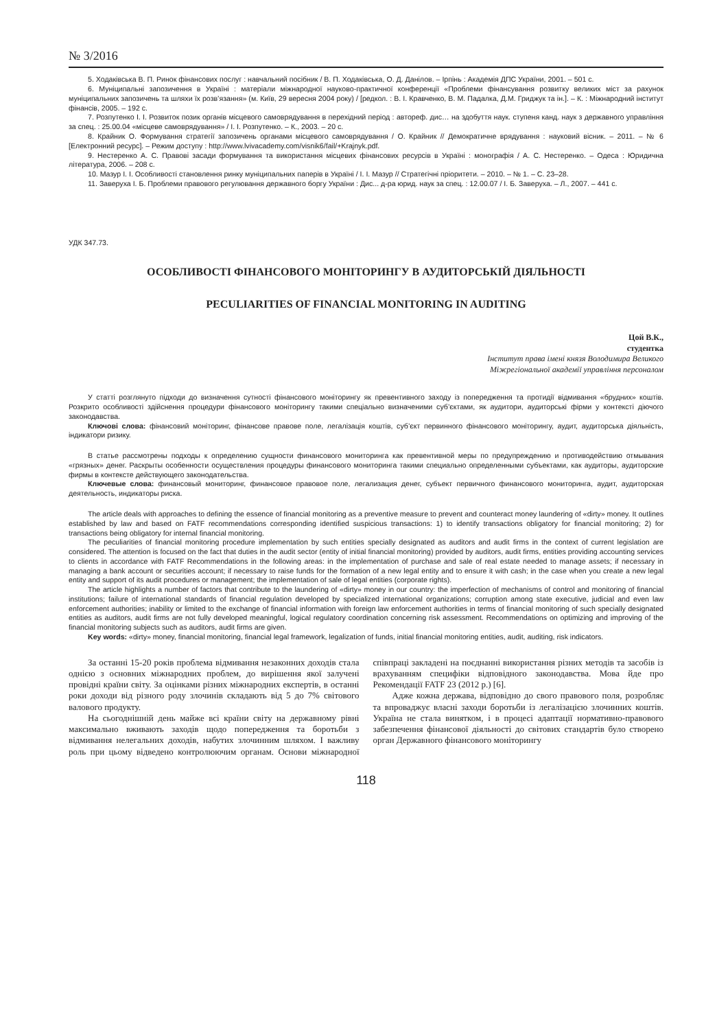№ 3/2016
5. Ходаківська В. П. Ринок фінансових послуг : навчальний посібник / В. П. Ходаківська, О. Д. Данілов. – Ірпінь : Академія ДПС України, 2001. – 501 с.
6. Муніципальні запозичення в Україні : матеріали міжнародної науково-практичної конференції «Проблеми фінансування розвитку великих міст за рахунок муніципальних запозичень та шляхи їх розв’язання» (м. Київ, 29 вересня 2004 року) / [редкол. : В. І. Кравченко, В. М. Падалка, Д.М. Гриджук та ін.]. – К. : Міжнародний інститут фінансів, 2005. – 192 с.
7. Розпутенко І. І. Розвиток позик органів місцевого самоврядування в перехідний період : автореф. дис… на здобуття наук. ступеня канд. наук з державного управління за спец. : 25.00.04 «місцеве самоврядування» / І. І. Розпутенко. – К., 2003. – 20 с.
8. Крайник О. Формування стратегії запозичень органами місцевого самоврядування / О. Крайник // Демократичне врядування : науковий вісник. – 2011. – № 6 [Електронний ресурс]. – Режим доступу : http://www.lvivacademy.com/visnik6/fail/+Krajnyk.pdf.
9. Нестеренко А. С. Правові засади формування та використання місцевих фінансових ресурсів в Україні : монографія / А. С. Нестеренко. – Одеса : Юридична література, 2006. – 208 с.
10. Мазур І. І. Особливості становлення ринку муніципальних паперів в Україні / І. І. Мазур // Стратегічні пріоритети. – 2010. – № 1. – С. 23–28.
11. Заверуха І. Б. Проблеми правового регулювання державного боргу України : Дис... д-ра юрид. наук за спец. : 12.00.07 / І. Б. Заверуха. – Л., 2007. – 441 с.
УДК 347.73.
ОСОБЛИВОСТІ ФІНАНСОВОГО МОНІТОРИНГУ В АУДИТОРСЬКІЙ ДІЯЛЬНОСТІ
PECULIARITIES OF FINANCIAL MONITORING IN AUDITING
Цой В.К.,
студентка
Інститут права імені князя Володимира Великого
Міжрегіональної академії управління персоналом
У статті розглянуто підходи до визначення сутності фінансового моніторингу як превентивного заходу із попередження та протидії відмивання «брудних» коштів. Розкрито особливості здійснення процедури фінансового моніторингу такими спеціально визначеними суб’єктами, як аудитори, аудиторські фірми у контексті діючого законодавства.
Ключові слова: фінансовий моніторинг, фінансове правове поле, легалізація коштів, суб’єкт первинного фінансового моніторингу, аудит, аудиторська діяльність, індикатори ризику.
В статье рассмотрены подходы к определению сущности финансового мониторинга как превентивной меры по предупреждению и противодействию отмывания «грязных» денег. Раскрыты особенности осуществления процедуры финансового мониторинга такими специально определенными субъектами, как аудиторы, аудиторские фирмы в контексте действующего законодательства.
Ключевые слова: финансовый мониторинг, финансовое правовое поле, легализация денег, субъект первичного финансового мониторинга, аудит, аудиторская деятельность, индикаторы риска.
The article deals with approaches to defining the essence of financial monitoring as a preventive measure to prevent and counteract money laundering of «dirty» money. It outlines established by law and based on FATF recommendations corresponding identified suspicious transactions: 1) to identify transactions obligatory for financial monitoring; 2) for transactions being obligatory for internal financial monitoring.
The peculiarities of financial monitoring procedure implementation by such entities specially designated as auditors and audit firms in the context of current legislation are considered. The attention is focused on the fact that duties in the audit sector (entity of initial financial monitoring) provided by auditors, audit firms, entities providing accounting services to clients in accordance with FATF Recommendations in the following areas: in the implementation of purchase and sale of real estate needed to manage assets; if necessary in managing a bank account or securities account; if necessary to raise funds for the formation of a new legal entity and to ensure it with cash; in the case when you create a new legal entity and support of its audit procedures or management; the implementation of sale of legal entities (corporate rights).
The article highlights a number of factors that contribute to the laundering of «dirty» money in our country: the imperfection of mechanisms of control and monitoring of financial institutions; failure of international standards of financial regulation developed by specialized international organizations; corruption among state executive, judicial and even law enforcement authorities; inability or limited to the exchange of financial information with foreign law enforcement authorities in terms of financial monitoring of such specially designated entities as auditors, audit firms are not fully developed meaningful, logical regulatory coordination concerning risk assessment. Recommendations on optimizing and improving of the financial monitoring subjects such as auditors, audit firms are given.
Key words: «dirty» money, financial monitoring, financial legal framework, legalization of funds, initial financial monitoring entities, audit, auditing, risk indicators.
За останні 15-20 років проблема відмивання незаконних доходів стала однією з основних міжнародних проблем, до вирішення якої залучені провідні країни світу. За оцінками різних міжнародних експертів, в останні роки доходи від різного роду злочинів складають від 5 до 7% світового валового продукту.
На сьогоднішній день майже всі країни світу на державному рівні максимально вживають заходів щодо попередження та боротьби з відмивання нелегальних доходів, набутих злочинним шляхом. І важливу роль при цьому відведено контролюючим органам. Основи міжнародної співпраці закладені на поєднанні використання різних методів та засобів із врахуванням специфіки відповідного законодавства. Мова йде про Рекомендації FATF 23 (2012 р.) [6].
Адже кожна держава, відповідно до свого правового поля, розробляє та впроваджує власні заходи боротьби із легалізацією злочинних коштів. Україна не стала винятком, і в процесі адаптації нормативно-правового забезпечення фінансової діяльності до світових стандартів було створено орган Державного фінансового моніторингу
118